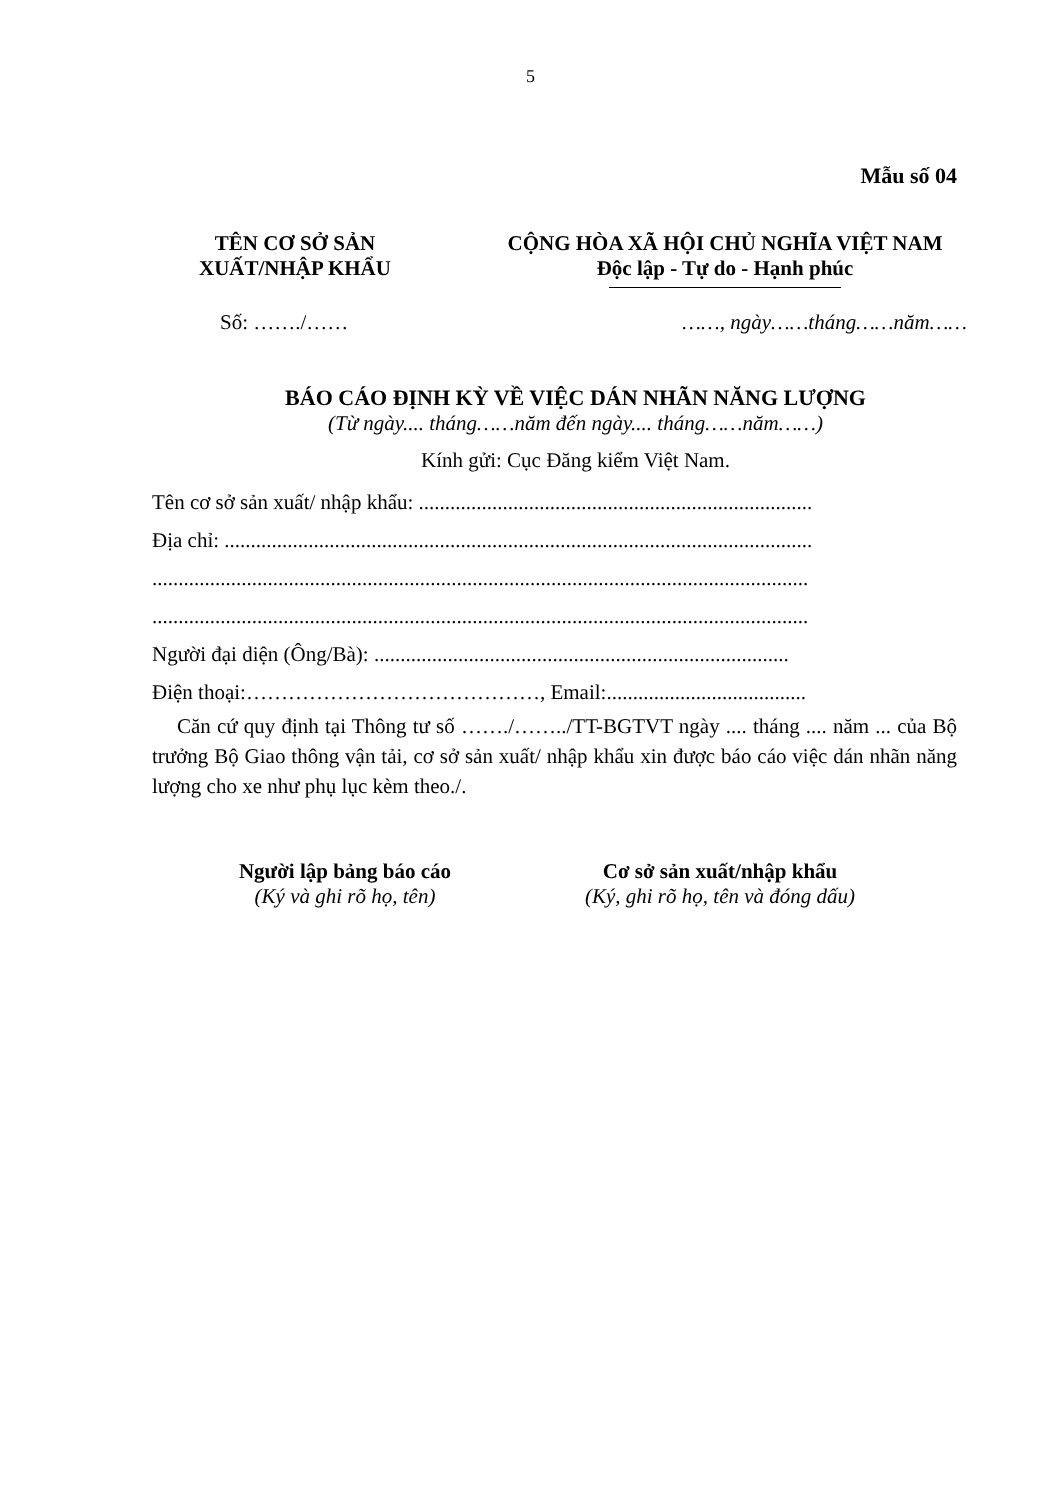5
Mẫu số 04
TÊN CƠ SỞ SẢN
XUẤT/NHẬP KHẨU
CỘNG HÒA XÃ HỘI CHỦ NGHĨA VIỆT NAM
Độc lập - Tự do - Hạnh phúc
Số: ……./…… ……, ngày……tháng……năm……
BÁO CÁO ĐỊNH KỲ VỀ VIỆC DÁN NHÃN NĂNG LƯỢNG
(Từ ngày.... tháng……năm đến ngày.... tháng……năm……)
Kính gửi: Cục Đăng kiểm Việt Nam.
Tên cơ sở sản xuất/ nhập khẩu: ...........................................................................
Địa chỉ: ................................................................................................................
.............................................................................................................................
.............................................................................................................................
Người đại diện (Ông/Bà): ...............................................................................
Điện thoại:……………………………………, Email:......................................
Căn cứ quy định tại Thông tư số ……./……../TT-BGTVT ngày .... tháng .... năm ... của Bộ trưởng Bộ Giao thông vận tải, cơ sở sản xuất/ nhập khẩu xin được báo cáo việc dán nhãn năng lượng cho xe như phụ lục kèm theo./.
Người lập bảng báo cáo
(Ký và ghi rõ họ, tên)
Cơ sở sản xuất/nhập khẩu
(Ký, ghi rõ họ, tên và đóng dấu)